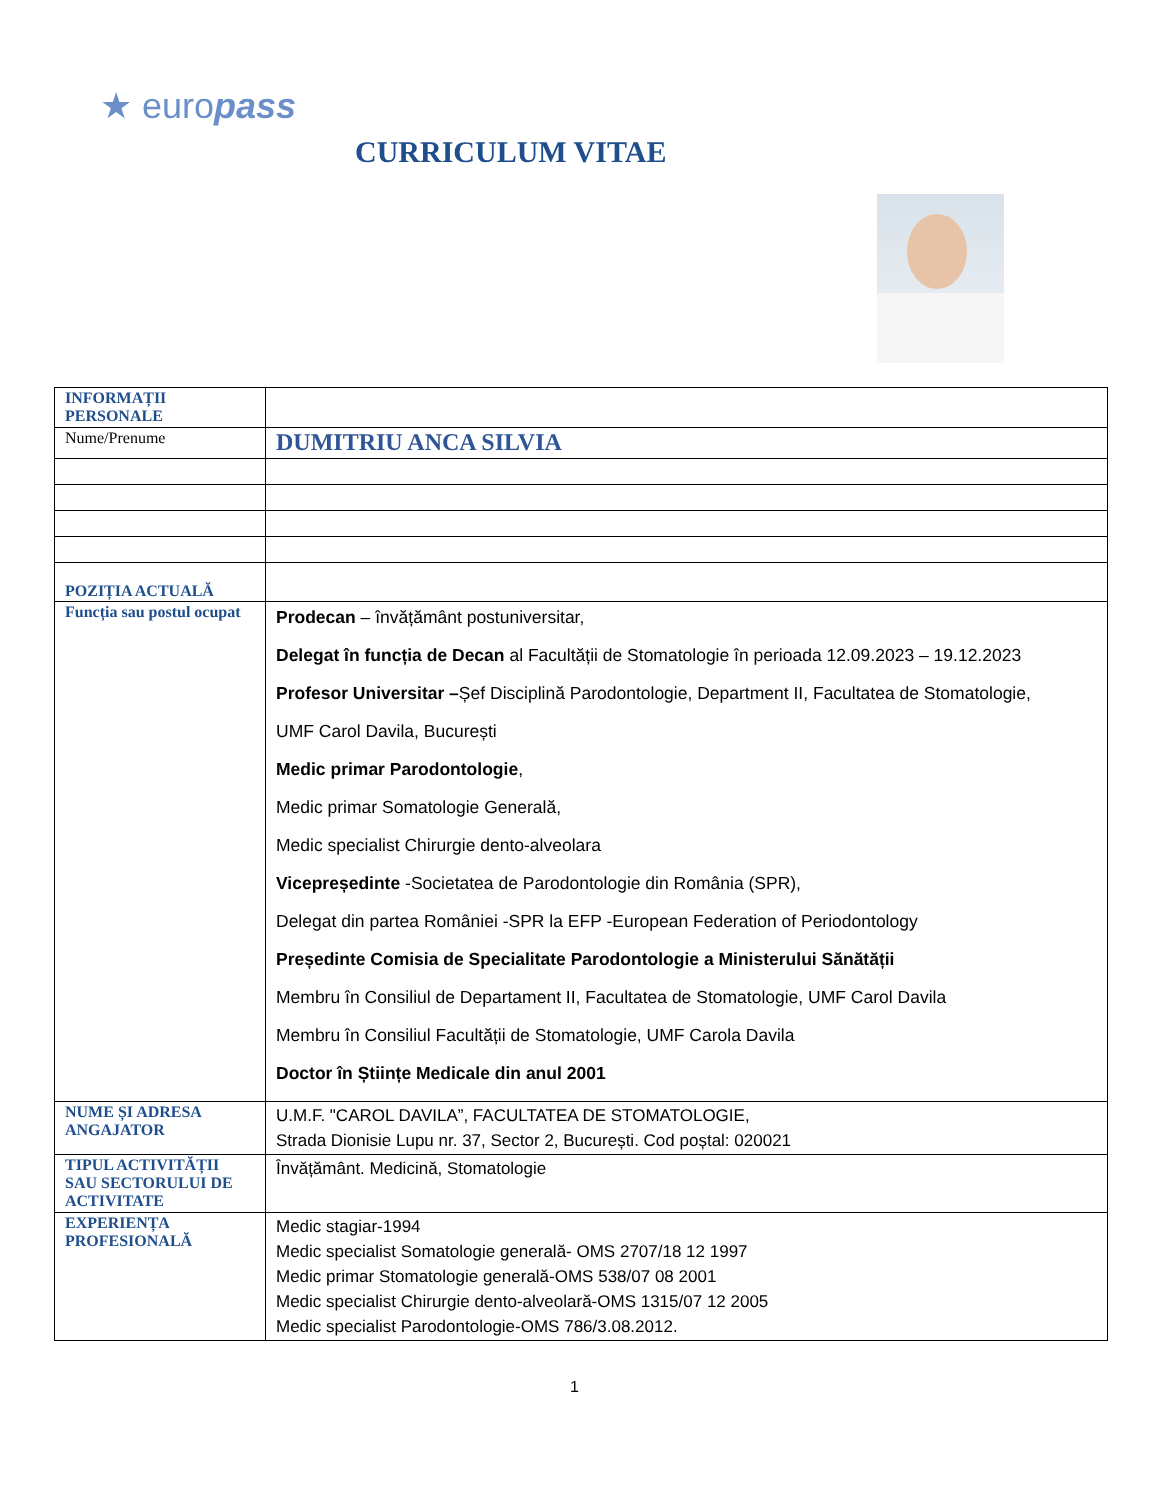★ europass
CURRICULUM VITAE
| INFORMAȚII PERSONALE | |
| Nume/Prenume | DUMITRIU ANCA SILVIA |
| POZIȚIA ACTUALĂ | |
| Funcția sau postul ocupat | Prodecan – învățământ postuniversitar, Delegat în funcția de Decan al Facultății de Stomatologie în perioada 12.09.2023 – 19.12.2023 Profesor Universitar – Șef Disciplină Parodontologie, Department II, Facultatea de Stomatologie, UMF Carol Davila, București Medic primar Parodontologie , Medic primar Somatologie Generală, Medic specialist Chirurgie dento-alveolara Vicepreședinte -Societatea de Parodontologie din România (SPR), Delegat din partea României -SPR la EFP -European Federation of Periodontology Președinte Comisia de Specialitate Parodontologie a Ministerului Sănătății Membru în Consiliul de Departament II, Facultatea de Stomatologie, UMF Carol Davila Membru în Consiliul Facultății de Stomatologie, UMF Carola Davila Doctor în Științe Medicale din anul 2001 |
| NUME ȘI ADRESA ANGAJATOR | U.M.F. "CAROL DAVILA”, FACULTATEA DE STOMATOLOGIE, Strada Dionisie Lupu nr. 37, Sector 2, București. Cod poștal: 020021 |
| TIPUL ACTIVITĂȚII SAU SECTORULUI DE ACTIVITATE | Învățământ. Medicină, Stomatologie |
| EXPERIENȚA PROFESIONALĂ | Medic stagiar-1994 Medic specialist Somatologie generală- OMS 2707/18 12 1997 Medic primar Stomatologie generală-OMS 538/07 08 2001 Medic specialist Chirurgie dento-alveolară-OMS 1315/07 12 2005 Medic specialist Parodontologie-OMS 786/3.08.2012. |
1